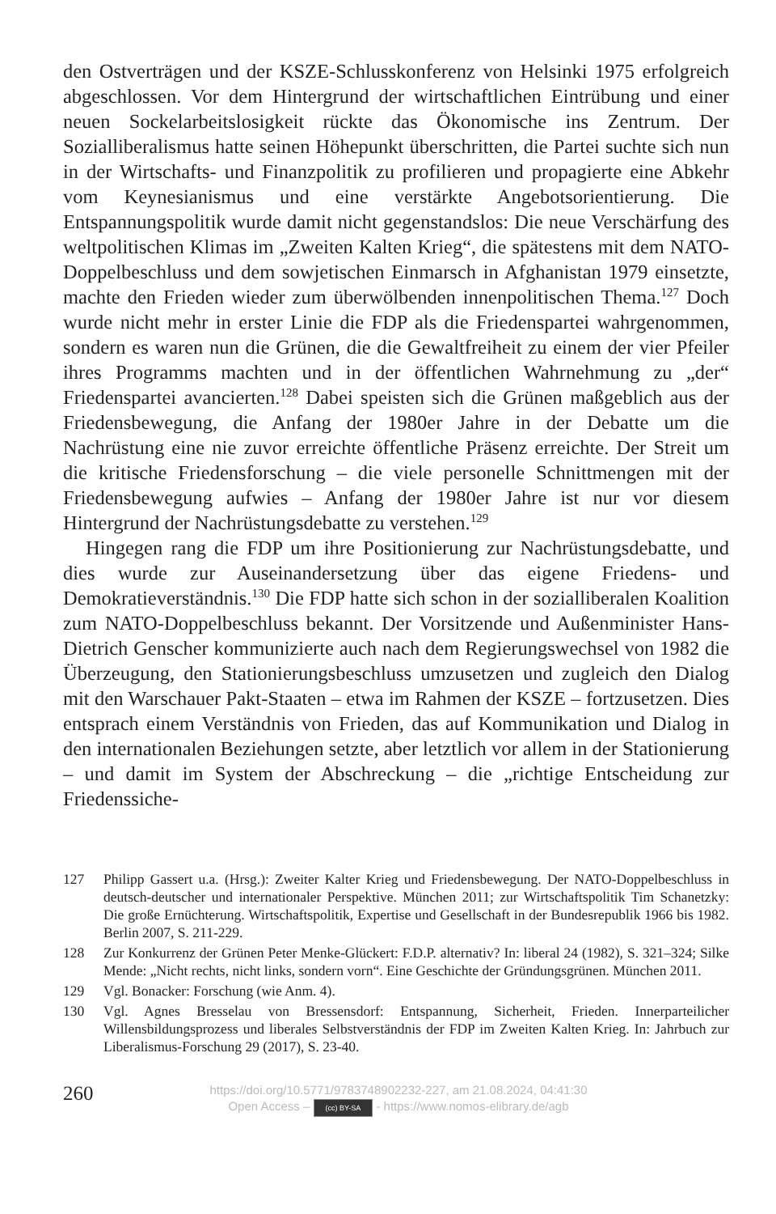den Ostverträgen und der KSZE-Schlusskonferenz von Helsinki 1975 erfolgreich abgeschlossen. Vor dem Hintergrund der wirtschaftlichen Eintrübung und einer neuen Sockelarbeitslosigkeit rückte das Ökonomische ins Zentrum. Der Sozialliberalismus hatte seinen Höhepunkt überschritten, die Partei suchte sich nun in der Wirtschafts- und Finanzpolitik zu profilieren und propagierte eine Abkehr vom Keynesianismus und eine verstärkte Angebotsorientierung. Die Entspannungspolitik wurde damit nicht gegenstandslos: Die neue Verschärfung des weltpolitischen Klimas im „Zweiten Kalten Krieg“, die spätestens mit dem NATO-Doppelbeschluss und dem sowjetischen Einmarsch in Afghanistan 1979 einsetzte, machte den Frieden wieder zum überwölbenden innenpolitischen Thema.<sup>127</sup> Doch wurde nicht mehr in erster Linie die FDP als die Friedenspartei wahrgenommen, sondern es waren nun die Grünen, die die Gewaltfreiheit zu einem der vier Pfeiler ihres Programms machten und in der öffentlichen Wahrnehmung zu „der“ Friedenspartei avancierten.<sup>128</sup> Dabei speisten sich die Grünen maßgeblich aus der Friedensbewegung, die Anfang der 1980er Jahre in der Debatte um die Nachrüstung eine nie zuvor erreichte öffentliche Präsenz erreichte. Der Streit um die kritische Friedensforschung – die viele personelle Schnittmengen mit der Friedensbewegung aufwies – Anfang der 1980er Jahre ist nur vor diesem Hintergrund der Nachrüstungsdebatte zu verstehen.<sup>129</sup>
Hingegen rang die FDP um ihre Positionierung zur Nachrüstungsdebatte, und dies wurde zur Auseinandersetzung über das eigene Friedens- und Demokratieverständnis.<sup>130</sup> Die FDP hatte sich schon in der sozialliberalen Koalition zum NATO-Doppelbeschluss bekannt. Der Vorsitzende und Außenminister Hans-Dietrich Genscher kommunizierte auch nach dem Regierungswechsel von 1982 die Überzeugung, den Stationierungsbeschluss umzusetzen und zugleich den Dialog mit den Warschauer Pakt-Staaten – etwa im Rahmen der KSZE – fortzusetzen. Dies entsprach einem Verständnis von Frieden, das auf Kommunikation und Dialog in den internationalen Beziehungen setzte, aber letztlich vor allem in der Stationierung – und damit im System der Abschreckung – die „richtige Entscheidung zur Friedenssiche-
127 Philipp Gassert u.a. (Hrsg.): Zweiter Kalter Krieg und Friedensbewegung. Der NATO-Doppelbeschluss in deutsch-deutscher und internationaler Perspektive. München 2011; zur Wirtschaftspolitik Tim Schanetzky: Die große Ernüchterung. Wirtschaftspolitik, Expertise und Gesellschaft in der Bundesrepublik 1966 bis 1982. Berlin 2007, S. 211-229.
128 Zur Konkurrenz der Grünen Peter Menke-Glückert: F.D.P. alternativ? In: liberal 24 (1982), S. 321–324; Silke Mende: „Nicht rechts, nicht links, sondern vorn“. Eine Geschichte der Gründungsgrünen. München 2011.
129 Vgl. Bonacker: Forschung (wie Anm. 4).
130 Vgl. Agnes Bresselau von Bressensdorf: Entspannung, Sicherheit, Frieden. Innerparteilicher Willensbildungsprozess und liberales Selbstverständnis der FDP im Zweiten Kalten Krieg. In: Jahrbuch zur Liberalismus-Forschung 29 (2017), S. 23-40.
260
https://doi.org/10.5771/9783748902232-227, am 21.08.2024, 04:41:30
Open Access – (cc) BY-SA - https://www.nomos-elibrary.de/agb